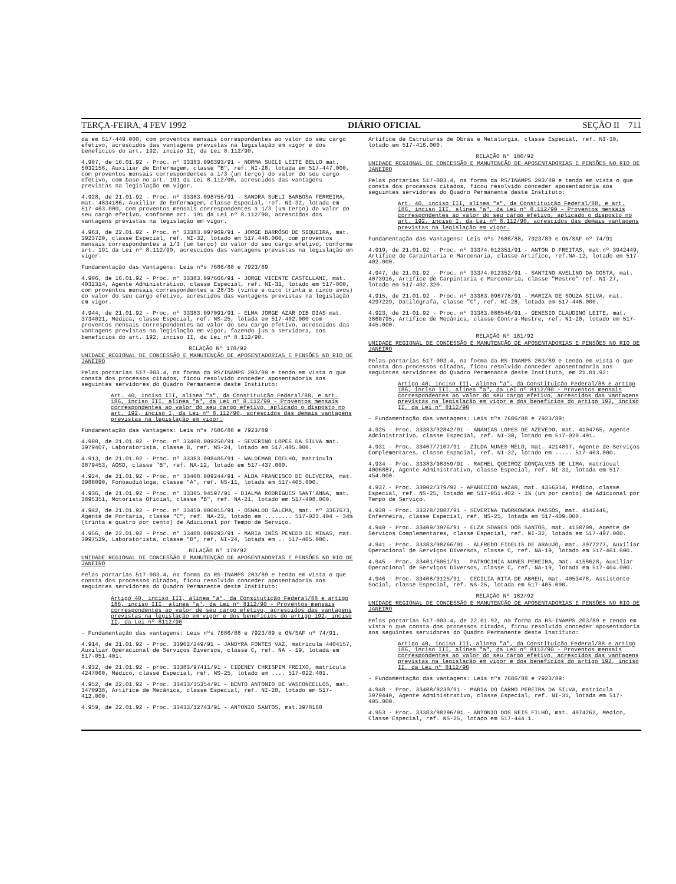TERÇA-FEIRA, 4 FEV 1992 DIÁRIO OFICIAL SEÇÃO II 711
da em 517-449.000, com proventos mensais correspondentes ao valor do seu cargo efetivo, acrescidos das vantagens previstas na legislação em vigor e dos benefícios do art. 192, inciso II, da Lei 8.112/90.
4.907, de 16.01.92 - Proc. nº 33383.096393/91 - NORMA SUELI LEITE BELLO mat. 5032156, Auxiliar de Enfermagem, classe "B", ref. NI-28, lotada em 517-447.000, com proventos mensais correspondentes a 1/3 (um terço) do valor do seu cargo efetivo, com base no art. 191 da Lei 8.112/90, acrescidos das vantagens previstas na legislação em vigor.
4.928, de 21.01.92 - Proc. nº 33383.098755/91 - SANDRA SUELI BARBOSA FERREIRA, mat. 4834186, Auxiliar de Enfermagem, classe Especial, ref. NI-32, lotada em 517-463.000, com proventos mensais correspondentes a 1/3 (um terço) do valor do seu cargo efetivo, conforme art. 191 da Lei nº 8.112/90, acrescidos das vantagens previstas na legislação em vigor.
4.963, de 22.01.92 - Proc. nº 33383.097969/91 - JORGE BARRÓSO DE SIQUEIRA, mat. 3923720, classe Especial, ref. NI-32, lotado em 517.448.000, com proventos mensais correspondentes a 1/3 (um terço) do valor do seu cargo efetivo, conforme art. 191 da Lei nº 8.112/90, acrescidos das vantagens previstas na legislação em vigor.
Fundamentação das Vantagens: Leis nºs 7686/88 e 7923/89
4.906, de 16.01.92 - Proc. nº 33383.097666/91 - JORGE VICENTE CASTELLANI, mat. 4032314, Agente Administrativo, classe Especial, ref. NI-31, lotado em 517-800, com proventos mensais correspondentes a 28/35 (vinte e oito trinta e cinco avos) do valor do seu cargo efetivo, acrescidos das vantagens previstas na legislação em vigor.
4.944, de 21.01.92 - Proc. nº 33383.097091/91 - ELMA JORGE AZAR DIB DIAS mat. 3734021, Médica, classe Especial, ref. NS-25, lotada em 517-402.000 com proventos mensais correspondentes ao valor do seu cargo efetivo, acrescidos das vantagens previstas na legislação em vigor, fazendo jus a servidora, aos benefícios do art. 192, inciso II, da Lei nº 8.112/90.
RELAÇÃO Nº 178/92
UNIDADE REGIONAL DE CONCESSÃO E MANUTENÇÃO DE APOSENTADORIAS E PENSÕES NO RIO DE JANEIRO
Pelas portarias 517-003.4, na forma da RS/INAMPS 203/89 e tendo em vista o que consta dos processos citados, ficou resolvido conceder aposentadoria aos seguintes servidores do Quadro Permanente deste Instituto:
Art. 40, inciso III, alínea "a", da Constituição Federal/88, e art. 186, inciso III, alínea "a", da Lei nº 8.112/90 - Proventos mensais correspondentes ao valor do seu cargo efetivo, aplicado o disposto no art. 192, inciso I, da Lei nº 8.112/90, acrescidos das demais vantagens previstas na legislação em vigor.
Fundamentação das Vantagens: Leis nºs 7686/88 e 7923/89
4.908, de 21.01.92 - Proc. nº 33408.009250/91 - SEVERINO LOPES DA SILVA mat. 3979407, Laboratorista, classe B, ref. NS-24, lotado em 517.405.000.
4.913, de 21.01.92 - Proc. nº 33383.098405/91 - WALDEMAR COELHO, matrícula 3879453, AOSD, classe "B", ref. NA-12, lotado em 517-437.000.
4.924, de 21.01.92 - Proc. nº 33408.009244/91 - ALDA FRANCISCO DE OLIVEIRA, mat. 3980090, Fonoaudióloga, classe "A", ref. NS-11, lotada em 517-405.000.
4.936, de 21.01.92 - Proc. nº 33385.04597/91 - DJALMA RODRIGUES SANT'ANNA, mat. 3895351, Motorista Oficial, classe "B", ref. NA-21, lotado em 517-408.000.
4.942, de 21.01.92 - Proc. nº 33450.000015/91 - OSWALDO SALEMA, mat. nº 3367673, Agente de Portaria, classe "C", ref. NA-23, lotado em ........ 517-023.404 - 34% (trinta e quatro por cento) de Adicional por Tempo de Serviço.
4.956, de 22.01.92 - Proc. nº 33408.009293/91 - MARIA INÊS PENEDO DE MINAS, mat. 3997529, Laboratorista, classe "B", ref. NI-24, lotada em .. 517-405.000.
RELAÇÃO Nº 179/92
UNIDADE REGIONAL DE CONCESSÃO E MANUTENÇÃO DE APOSENTADORIAS E PENSÕES NO RIO DE JANEIRO
Pelas portarias 517-003.4, na forma da RS-INAMPS 203/89 e tendo em vista o que consta dos processos citados, ficou resolvido conceder aposentadoria aos seguintes servidores do Quadro Permanente deste Instituto:
Artigo 40, inciso III, alínea "a", da Consitutição Federal/88 e artigo 186, inciso III, alínea "a", da Lei nº 8112/90 - Proventos mensais correspondentes ao valor de seu cargo efetivo, acrescidos das vantagens previstas na legislação em vigor e dos benefícios do artigo 192, inciso II, da Lei nº 8112/90
- Fundamentação das vantagens: Leis nºs 7686/88 e 7923/89 e ON/SAF nº 74/91.
4.914, de 21.01.92 - Proc. 33902/249/91 - JANDYRA FONTES VAZ, matrícula 4404157, Auxiliar Operacional de Serviços Diversos, classe C, ref. NA - 19, lotada em 517-051.401.
4.932, de 21.01.92 - proc. 33383/97411/91 - CIDENEY CHRISPIM FREIXO, matrícula 4247060, Médico, classe Especial, ref. NS-25, lotado em .... 517-022.401.
4.952, de 22.01.92 - Proc. 33433/35354/91 - BENTO ANTONIO DE VASCONCELLOS, mat. 3470938, Artífice de Mecânica, classe Especial, ref. NI-28, lotado em 517-412.000.
4.959, de 22.01.92 - Proc. 33433/12743/91 - ANTONIO SANTOS, mat.3978168
Artífice de Estruturas de Obras e Metalurgia, classe Especial, ref. NI-30, lotado em 517-416.000.
RELAÇÃO Nº 180/92
UNIDADE REGIONAL DE CONCESSÃO E MANUTENÇÃO DE APOSENTADORIAS E PENSÕES NO RIO DE JANEIRO
Pelas portarias 517-003.4, na forma da RS/INAMPS 203/89 e tendo em vista o que consta dos processos citados, ficou resolvido conceder aposentadoria aos seguintes servidores do Quadro Permanente deste Instituto:
Art. 40, inciso III, alínea "a", da Constituição Federal/88, e art. 186, inciso III, alínea "a", da Lei nº 8.112/90 - Proventos mensais correspondentes ao valor do seu cargo efetivo, aplicado o disposto no art. 192, inciso I, da Lei nº 8.112/90, acrescidos das demais vantagens previstas na legislação em vigor.
Fundamentação das Vantagens: Leis nºs 7686/88, 7923/89 e ON/SAF nº 74/91
4.919, de 21.01.92 - Proc. nº 33374.012351/91 - ANTON D FREITAS, mat.nº 3942449, Artífice de Carpintaria e Marcenaria, classe Artífice, ref.NA-12, lotado em 517-402.000.
4.947, de 21.01.92 - Proc. nº 33374.012352/91 - SANTINO AVELINO DA COSTA, mat. 4073916, Artífice de Carpintaria e Marcenaria, classe "Mestre" ref. NI-27, lotado em 517-402.320.
4.915, de 21.01.92 - Proc. nº 33383.096778/91 - MARIZA DE SOUZA SILVA, mat. 4297229, Datilógrafa, classe "C", ref. NI-28, lotada em 517-446.000.
4.923, de 21-01.92 - Proc. nº 33383.088546/91 - GENESIO CLAUDINO LEITE, mat. 3860795, Artífice de Mecânica, classe Contra-Mestre, ref. NI-20, lotado em 517-445.000.
RELAÇÃO Nº 181/92
UNIDADE REGIONAL DE CONCESSÃO E MANUTENÇÃO DE APOSENTADORIAS E PENSÕES NO RIO DE JANEIRO
Pelas portarias 517-003.4, na forma da RS-INAMPS 203/89 e tendo em vista o que consta dos processos citados, ficou resolvido conceder aposentadoria aos seguintes servidores do Quadro Permenante deste Instituto, em 21.01.92:
Artigo 40, inciso III, alínea "a", da Constituição Federal/88 e artigo 186, inciso III, alínea "a", da Lei nº 8112/90 - Proventos mensais correspondentes ao valor do seu cargo efetivo, acrescidos das vantagens previstas na legislação em vigor e dos benefícios do artigo 192, inciso II, da Lei nº 8112/90
- Fundamentação das vantagens: Leis nºs 7686/88 e 7923/89:
4.925 - Proc. 33383/92842/91 - ANANIAS LOPES DE AZEVEDO, mat. 4104765, Agente Administrativo, classe Especial, ref. NI-30, lotado em 517-020.401.
4.931 - Proc. 33407/7107/91 - ZILDA NUNES MELO, mat. 4214897, Agente de Serviços Complementares, classe Espacial, ref. NI-32, lotado em ..... 517-403.000.
4.934 - Proc. 33383/98359/91 - RACHEL QUEIROZ GONÇALVES DE LIMA, matrícual 4006887, Agente Administrativo, classe Especial, ref. NI-31, lotada em 517-454.000.
4.937 - Proc. 33902/379/92 - APARECIDO NAZAR, mat. 4356314, Médico, classe Especial, ref. NS-25, lotado em 517-051.402 - 1% (um por cento) de Adicional por Tempo de Serviço.
4.938 - Proc. 33378/2087/91 - SEVERINA TWORKOWSKA PASSOS, mat. 4142446, Enfermeira, classe Especial, ref. NS-25, lotada em 517-409.000.
4.940 - Proc. 33409/3976/91 - ELZA SOARES DOS SANTOS, mat. 4158709, Agente de Serviços Complementares, classe Especial, ref. NI-32, lotada em 517-407.000.
4.941 - Proc. 33383/98766/91 - ALFREDO FIDELIS DE ARAUJO, mat. 3977277, Auxiliar Operacional de Serviços Diversos, classe C, ref. NA-19, lotado em 517-461.000.
4.945 - Proc. 33401/6051/91 - PATROCINIA NUNES PEREIRA, mat. 4158628, Auxiliar Operacional de Serviços Diversos, classe C, ref. NA-19, lotada em 517-404.000.
4.946 - Proc. 33408/9125/91 - CECILIA RITA DE ABREU, mat. 4053478, Assistente Social, classe Especial, ref. NS-25, lotada em 517-405.000.
RELAÇÃO Nº 182/92
UNIDADE REGIONAL DE CONCESSÃO E MANUTENÇÃO DE APOSENTADORIAS E PENSÕES NO RIO DE JANEIRO
Pelas portarias 517-003.4, de 22.01.92, na forma da RS-INAMPS 203/89 e tendo em vista o que consta dos processos citados, ficou resolvido conceder aposentadoria aos seguintes servidores do Quadro Permanente deste Instituto:
Artigo 40, inciso III, alínea "a", da Constituição Federal/88 e artigo 186, inciso III, alínea "a", da Lei nº 8112/90 - Proventos mensais correspondentes ao valor do seu cargo efetivo, acrescidos das vantagens previstas na legislação em vigor e dos benefícios do artigo 192, inciso II, da Lei nº 8112/90
- Fundamentação das vantagens: Leis nºs 7686/88 e 7923/89:
4.948 - Proc. 33408/9230/91 - MARIA DO CARMO PEREIRA DA SILVA, matrícula 3979440, Agente Administrativo, classe Especial, ref. NI-31, lotada em 517-405.000.
4.953 - Proc. 33383/98296/91 - ANTONIO DOS REIS FILHO, mat. 4074262, Médico, Classe Especial, ref. NS-25, lotado em 517-444.1.